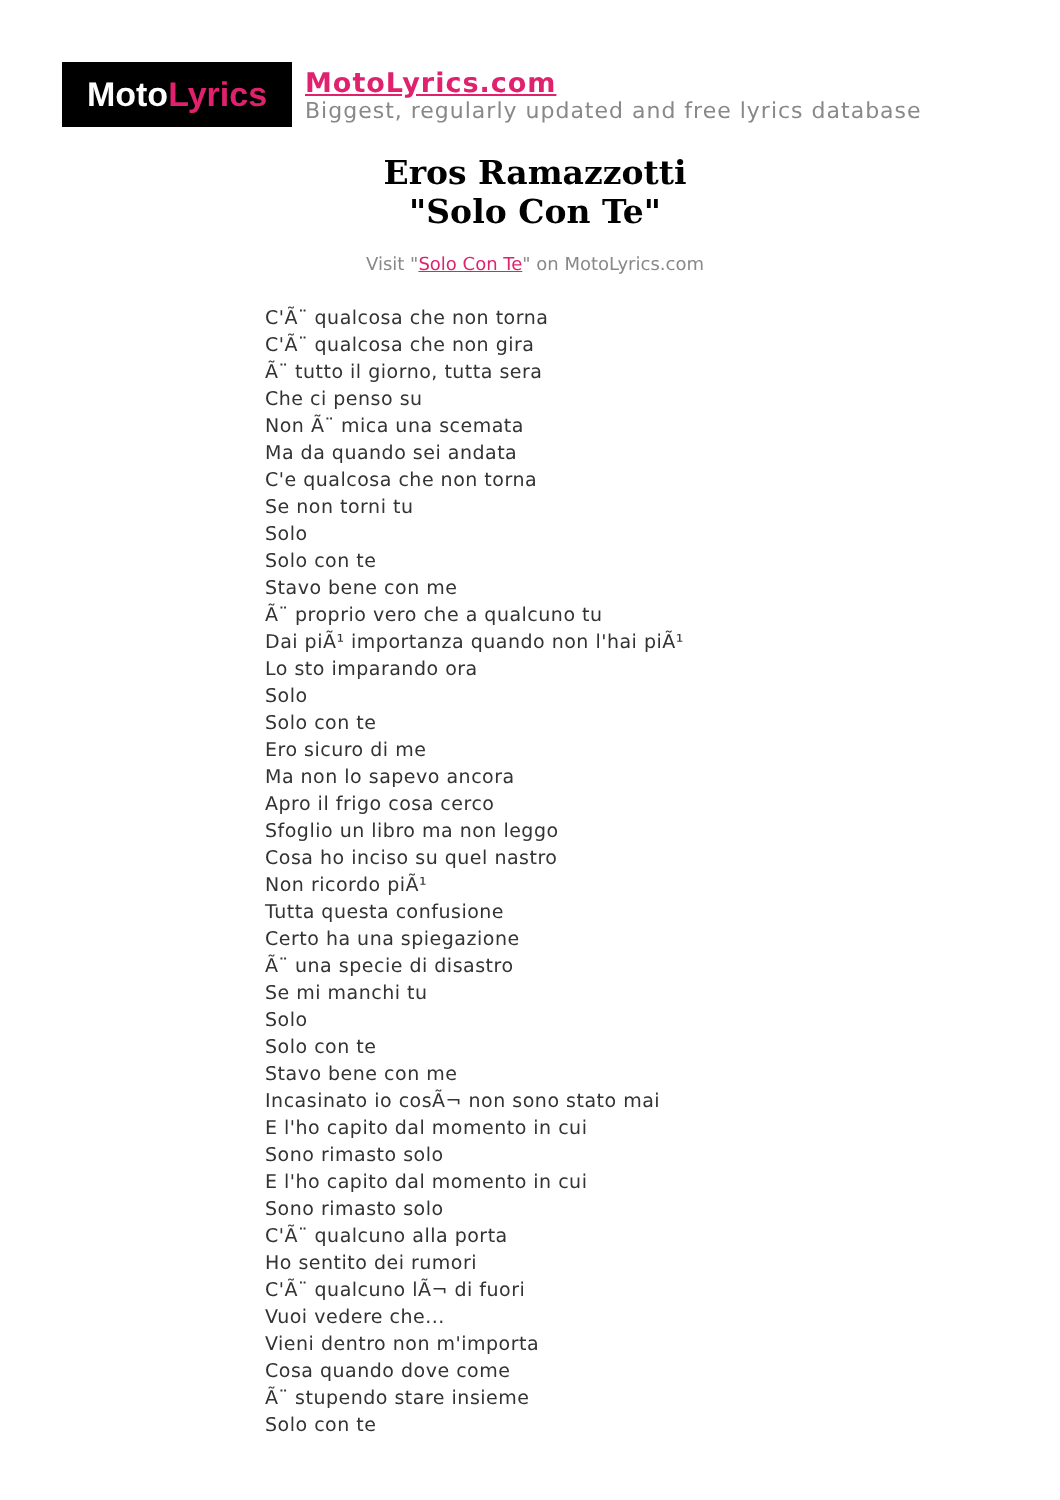Moto Lyrics
MotoLyrics.com
Biggest, regularly updated and free lyrics database
Eros Ramazzotti
"Solo Con Te"
Visit "Solo Con Te" on MotoLyrics.com
C'Ã¨ qualcosa che non torna
C'Ã¨ qualcosa che non gira
Ã¨ tutto il giorno, tutta sera
Che ci penso su
Non Ã¨ mica una scemata
Ma da quando sei andata
C'e qualcosa che non torna
Se non torni tu
Solo
Solo con te
Stavo bene con me
Ã¨ proprio vero che a qualcuno tu
Dai piÃ¹ importanza quando non l'hai piÃ¹
Lo sto imparando ora
Solo
Solo con te
Ero sicuro di me
Ma non lo sapevo ancora
Apro il frigo cosa cerco
Sfoglio un libro ma non leggo
Cosa ho inciso su quel nastro
Non ricordo piÃ¹
Tutta questa confusione
Certo ha una spiegazione
Ã¨ una specie di disastro
Se mi manchi tu
Solo
Solo con te
Stavo bene con me
Incasinato io cosÃ¬ non sono stato mai
E l'ho capito dal momento in cui
Sono rimasto solo
E l'ho capito dal momento in cui
Sono rimasto solo
C'Ã¨ qualcuno alla porta
Ho sentito dei rumori
C'Ã¨ qualcuno lÃ¬ di fuori
Vuoi vedere che...
Vieni dentro non m'importa
Cosa quando dove come
Ã¨ stupendo stare insieme
Solo con te